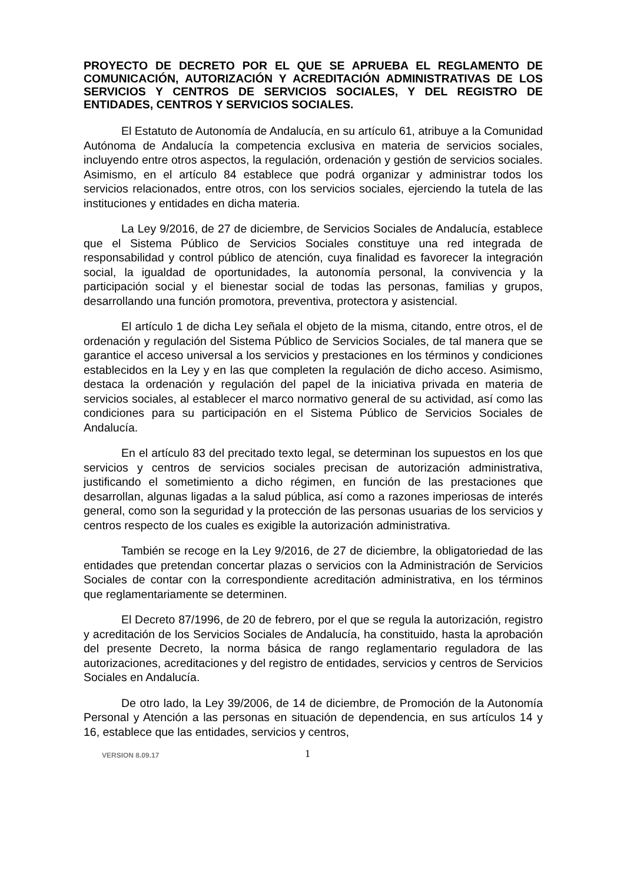PROYECTO DE DECRETO POR EL QUE SE APRUEBA EL REGLAMENTO DE COMUNICACIÓN, AUTORIZACIÓN Y ACREDITACIÓN ADMINISTRATIVAS DE LOS SERVICIOS Y CENTROS DE SERVICIOS SOCIALES, Y DEL REGISTRO DE ENTIDADES, CENTROS Y SERVICIOS SOCIALES.
El Estatuto de Autonomía de Andalucía, en su artículo 61, atribuye a la Comunidad Autónoma de Andalucía la competencia exclusiva en materia de servicios sociales, incluyendo entre otros aspectos, la regulación, ordenación y gestión de servicios sociales. Asimismo, en el artículo 84 establece que podrá organizar y administrar todos los servicios relacionados, entre otros, con los servicios sociales, ejerciendo la tutela de las instituciones y entidades en dicha materia.
La Ley 9/2016, de 27 de diciembre, de Servicios Sociales de Andalucía, establece que el Sistema Público de Servicios Sociales constituye una red integrada de responsabilidad y control público de atención, cuya finalidad es favorecer la integración social, la igualdad de oportunidades, la autonomía personal, la convivencia y la participación social y el bienestar social de todas las personas, familias y grupos, desarrollando una función promotora, preventiva, protectora y asistencial.
El artículo 1 de dicha Ley señala el objeto de la misma, citando, entre otros, el de ordenación y regulación del Sistema Público de Servicios Sociales, de tal manera que se garantice el acceso universal a los servicios y prestaciones en los términos y condiciones establecidos en la Ley y en las que completen la regulación de dicho acceso. Asimismo, destaca la ordenación y regulación del papel de la iniciativa privada en materia de servicios sociales, al establecer el marco normativo general de su actividad, así como las condiciones para su participación en el Sistema Público de Servicios Sociales de Andalucía.
En el artículo 83 del precitado texto legal, se determinan los supuestos en los que servicios y centros de servicios sociales precisan de autorización administrativa, justificando el sometimiento a dicho régimen, en función de las prestaciones que desarrollan, algunas ligadas a la salud pública, así como a razones imperiosas de interés general, como son la seguridad y la protección de las personas usuarias de los servicios y centros respecto de los cuales es exigible la autorización administrativa.
También se recoge en la Ley 9/2016, de 27 de diciembre, la obligatoriedad de las entidades que pretendan concertar plazas o servicios con la Administración de Servicios Sociales de contar con la correspondiente acreditación administrativa, en los términos que reglamentariamente se determinen.
El Decreto 87/1996, de 20 de febrero, por el que se regula la autorización, registro y acreditación de los Servicios Sociales de Andalucía, ha constituido, hasta la aprobación del presente Decreto, la norma básica de rango reglamentario reguladora de las autorizaciones, acreditaciones y del registro de entidades, servicios y centros de Servicios Sociales en Andalucía.
De otro lado, la Ley 39/2006, de 14 de diciembre, de Promoción de la Autonomía Personal y Atención a las personas en situación de dependencia, en sus artículos 14 y 16, establece que las entidades, servicios y centros,
VERSION 8.09.17 1